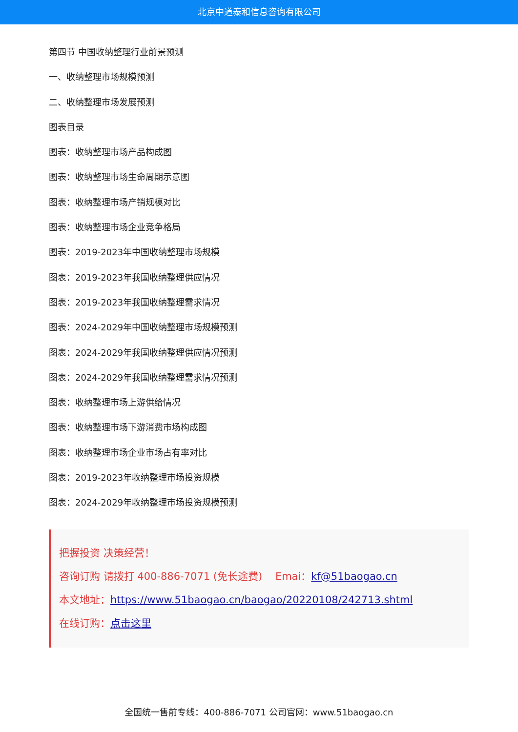北京中道泰和信息咨询有限公司
第四节 中国收纳整理行业前景预测
一、收纳整理市场规模预测
二、收纳整理市场发展预测
图表目录
图表：收纳整理市场产品构成图
图表：收纳整理市场生命周期示意图
图表：收纳整理市场产销规模对比
图表：收纳整理市场企业竞争格局
图表：2019-2023年中国收纳整理市场规模
图表：2019-2023年我国收纳整理供应情况
图表：2019-2023年我国收纳整理需求情况
图表：2024-2029年中国收纳整理市场规模预测
图表：2024-2029年我国收纳整理供应情况预测
图表：2024-2029年我国收纳整理需求情况预测
图表：收纳整理市场上游供给情况
图表：收纳整理市场下游消费市场构成图
图表：收纳整理市场企业市场占有率对比
图表：2019-2023年收纳整理市场投资规模
图表：2024-2029年收纳整理市场投资规模预测
把握投资 决策经营！
咨询订购 请拨打 400-886-7071 (免长途费) Emai：kf@51baogao.cn
本文地址：https://www.51baogao.cn/baogao/20220108/242713.shtml
在线订购：点击这里
全国统一售前专线：400-886-7071 公司官网：www.51baogao.cn